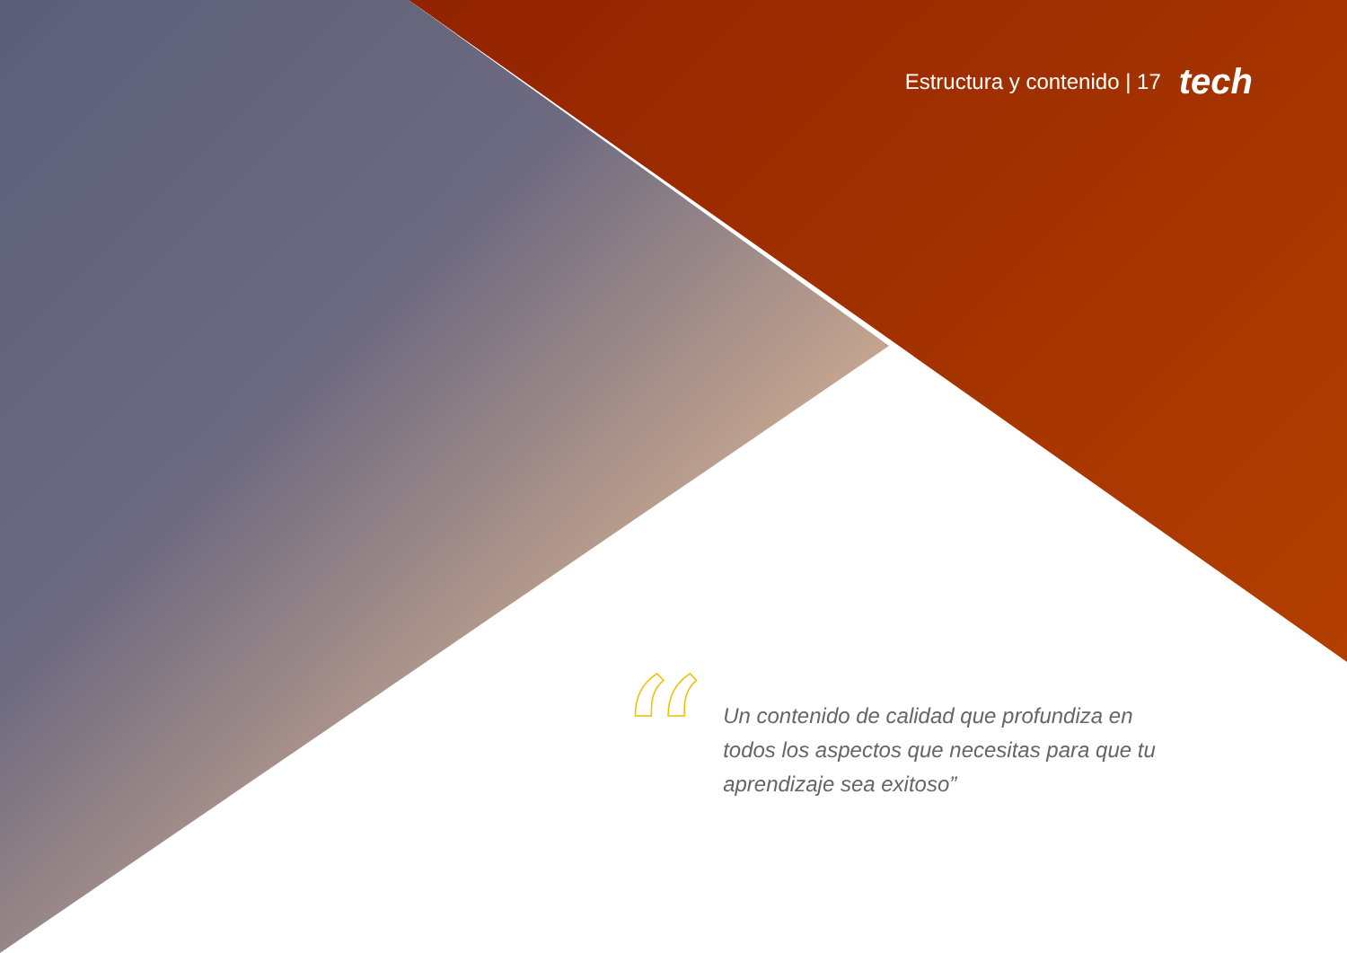Estructura y contenido | 17 tech
“
Un contenido de calidad que profundiza en todos los aspectos que necesitas para que tu aprendizaje sea exitoso”